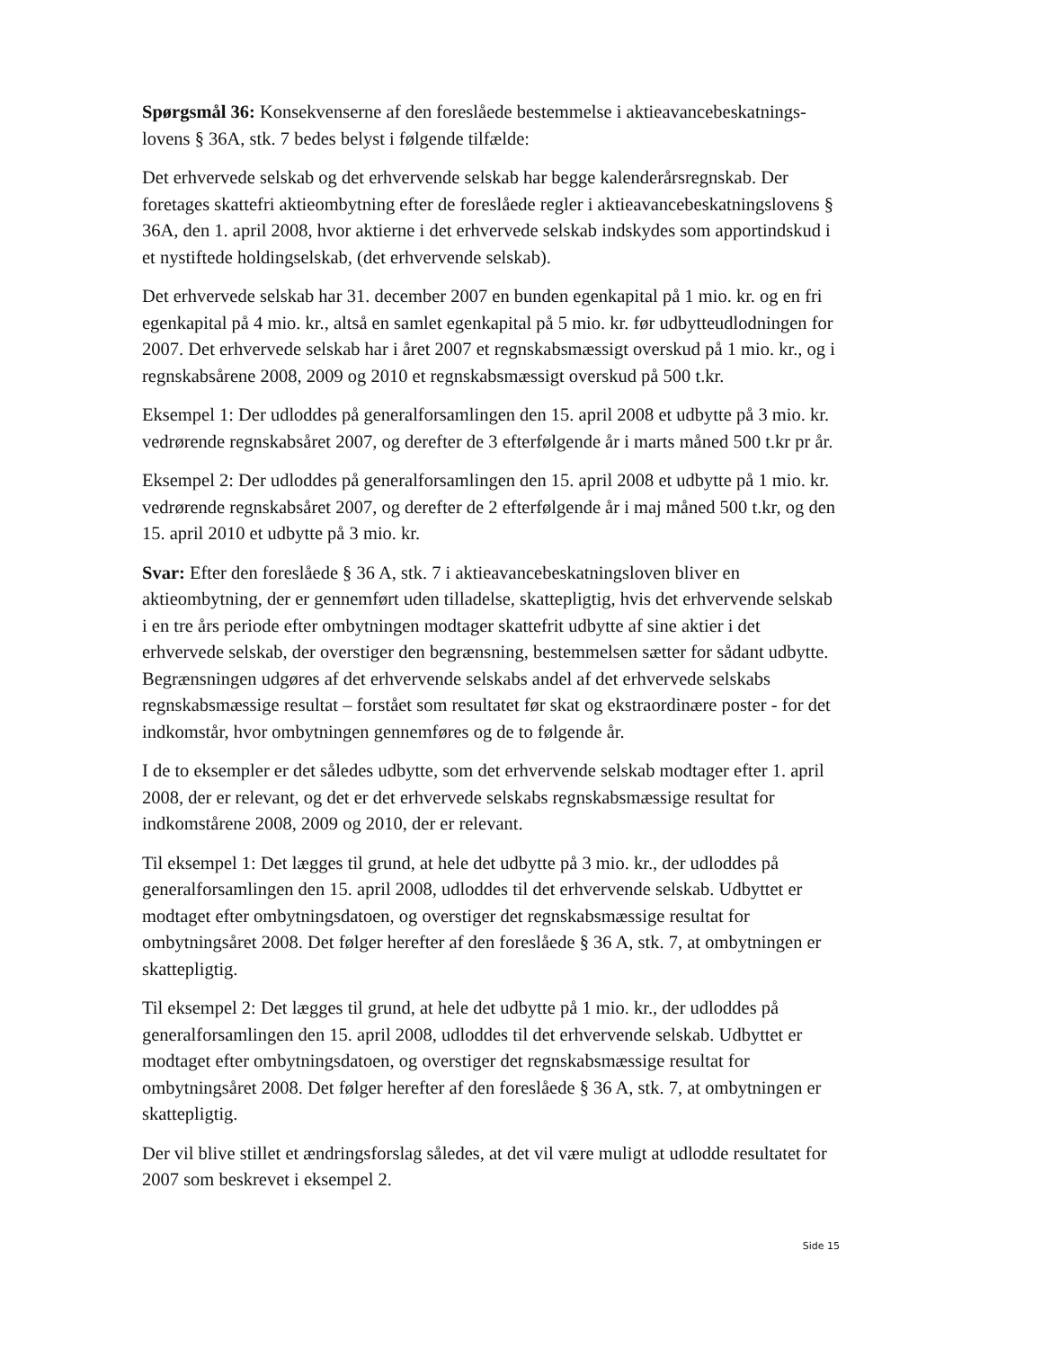Spørgsmål 36: Konsekvenserne af den foreslåede bestemmelse i aktieavancebeskatnings-lovens § 36A, stk. 7 bedes belyst i følgende tilfælde:
Det erhvervede selskab og det erhvervende selskab har begge kalenderårsregnskab. Der foretages skattefri aktieombytning efter de foreslåede regler i aktieavancebeskatningslovens § 36A, den 1. april 2008, hvor aktierne i det erhvervede selskab indskydes som apportindskud i et nystiftede holdingselskab, (det erhvervende selskab).
Det erhvervede selskab har 31. december 2007 en bunden egenkapital på 1 mio. kr. og en fri egenkapital på 4 mio. kr., altså en samlet egenkapital på 5 mio. kr. før udbytteudlodningen for 2007. Det erhvervede selskab har i året 2007 et regnskabsmæssigt overskud på 1 mio. kr., og i regnskabsårene 2008, 2009 og 2010 et regnskabsmæssigt overskud på 500 t.kr.
Eksempel 1: Der udloddes på generalforsamlingen den 15. april 2008 et udbytte på 3 mio. kr. vedrørende regnskabsåret 2007, og derefter de 3 efterfølgende år i marts måned 500 t.kr pr år.
Eksempel 2: Der udloddes på generalforsamlingen den 15. april 2008 et udbytte på 1 mio. kr. vedrørende regnskabsåret 2007, og derefter de 2 efterfølgende år i maj måned 500 t.kr, og den 15. april 2010 et udbytte på 3 mio. kr.
Svar: Efter den foreslåede § 36 A, stk. 7 i aktieavancebeskatningsloven bliver en aktieombytning, der er gennemført uden tilladelse, skattepligtig, hvis det erhvervende selskab i en tre års periode efter ombytningen modtager skattefrit udbytte af sine aktier i det erhvervede selskab, der overstiger den begrænsning, bestemmelsen sætter for sådant udbytte. Begrænsningen udgøres af det erhvervende selskabs andel af det erhvervede selskabs regnskabsmæssige resultat – forstået som resultatet før skat og ekstraordinære poster - for det indkomstår, hvor ombytningen gennemføres og de to følgende år.
I de to eksempler er det således udbytte, som det erhvervende selskab modtager efter 1. april 2008, der er relevant, og det er det erhvervede selskabs regnskabsmæssige resultat for indkomstårene 2008, 2009 og 2010, der er relevant.
Til eksempel 1: Det lægges til grund, at hele det udbytte på 3 mio. kr., der udloddes på generalforsamlingen den 15. april 2008, udloddes til det erhvervende selskab. Udbyttet er modtaget efter ombytningsdatoen, og overstiger det regnskabsmæssige resultat for ombytningsåret 2008. Det følger herefter af den foreslåede § 36 A, stk. 7, at ombytningen er skattepligtig.
Til eksempel 2: Det lægges til grund, at hele det udbytte på 1 mio. kr., der udloddes på generalforsamlingen den 15. april 2008, udloddes til det erhvervende selskab. Udbyttet er modtaget efter ombytningsdatoen, og overstiger det regnskabsmæssige resultat for ombytningsåret 2008. Det følger herefter af den foreslåede § 36 A, stk. 7, at ombytningen er skattepligtig.
Der vil blive stillet et ændringsforslag således, at det vil være muligt at udlodde resultatet for 2007 som beskrevet i eksempel 2.
Side 15